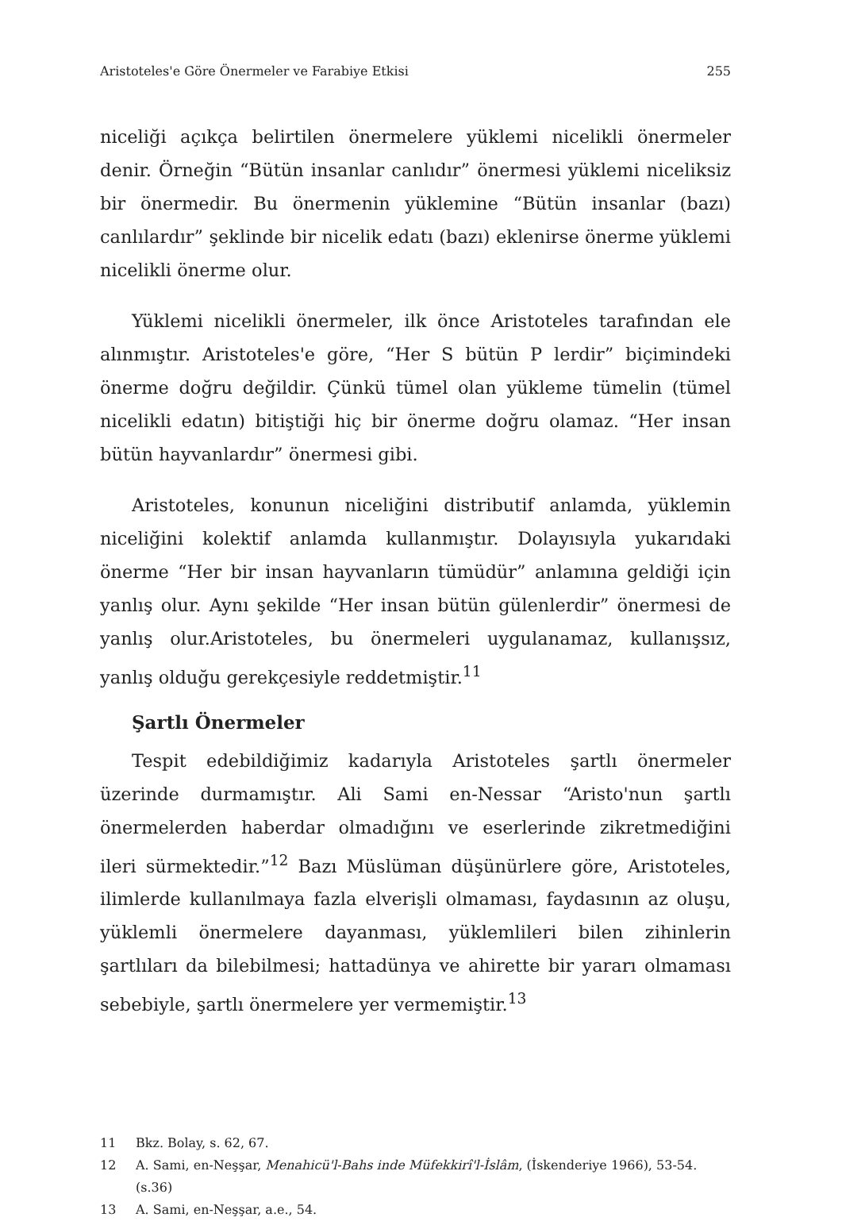Aristoteles'e Göre Önermeler ve Farabiye Etkisi 255
niceliği açıkça belirtilen önermelere yüklemi nicelikli önermeler denir. Örneğin “Bütün insanlar canlıdır” önermesi yüklemi niceliksiz bir önermedir. Bu önermenin yüklemine “Bütün insanlar (bazı) canlılardır” şeklinde bir nicelik edatı (bazı) eklenirse önerme yüklemi nicelikli önerme olur.
Yüklemi nicelikli önermeler, ilk önce Aristoteles tarafından ele alınmıştır. Aristoteles'e göre, “Her S bütün P lerdir” biçimindeki önerme doğru değildir. Çünkü tümel olan yükleme tümelin (tümel nicelikli edatın) bitiştiği hiç bir önerme doğru olamaz. “Her insan bütün hayvanlardır” önermesi gibi.
Aristoteles, konunun niceliğini distributif anlamda, yüklemin niceliğini kolektif anlamda kullanmıştır. Dolayısıyla yukarıdaki önerme “Her bir insan hayvanların tümüdür” anlamına geldiği için yanlış olur. Aynı şekilde “Her insan bütün gülenlerdir” önermesi de yanlış olur.Aristoteles, bu önermeleri uygulanamaz, kullanışsız, yanlış olduğu gerekçesiyle reddetmiştir.<sup>11</sup>
Şartlı Önermeler
Tespit edebildiğimiz kadarıyla Aristoteles şartlı önermeler üzerinde durmamıştır. Ali Sami en-Nessar “Aristo'nun şartlı önermelerden haberdar olmadığını ve eserlerinde zikretmediğini ileri sürmektedir.”<sup>12</sup> Bazı Müslüman düşünürlere göre, Aristoteles, ilimlerde kullanılmaya fazla elverişli olmaması, faydasının az oluşu, yüklemli önermelere dayanması, yüklemlileri bilen zihinlerin şartlıları da bilebilmesi; hattadünya ve ahirette bir yararı olmaması sebebiyle, şartlı önermelere yer vermemiştir.<sup>13</sup>
11 Bkz. Bolay, s. 62, 67.
12 A. Sami, en-Neşşar, Menahicü'l-Bahs inde Müfekkirî'l-İslâm, (İskenderiye 1966), 53-54. (s.36)
13 A. Sami, en-Neşşar, a.e., 54.